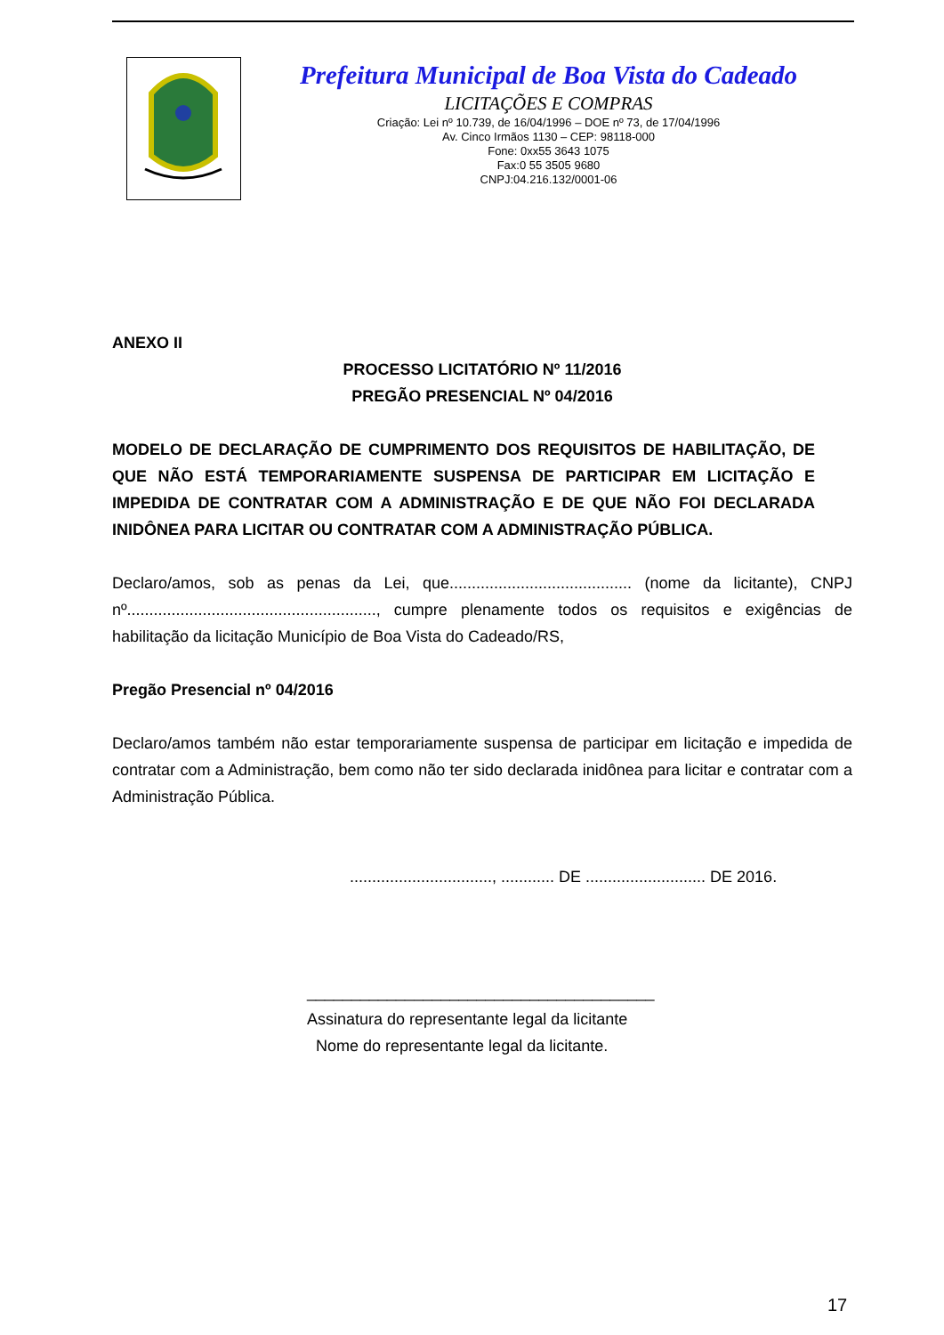Prefeitura Municipal de Boa Vista do Cadeado
LICITAÇÕES E COMPRAS
Criação: Lei nº 10.739, de 16/04/1996 – DOE nº 73, de 17/04/1996
Av. Cinco Irmãos 1130 – CEP: 98118-000
Fone: 0xx55 3643 1075
Fax:0 55 3505 9680
CNPJ:04.216.132/0001-06
ANEXO II
PROCESSO LICITATÓRIO Nº 11/2016
PREGÃO PRESENCIAL Nº 04/2016
MODELO DE DECLARAÇÃO DE CUMPRIMENTO DOS REQUISITOS DE HABILITAÇÃO, DE QUE NÃO ESTÁ TEMPORARIAMENTE SUSPENSA DE PARTICIPAR EM LICITAÇÃO E IMPEDIDA DE CONTRATAR COM A ADMINISTRAÇÃO E DE QUE NÃO FOI DECLARADA INIDÔNEA PARA LICITAR OU CONTRATAR COM A ADMINISTRAÇÃO PÚBLICA.
Declaro/amos, sob as penas da Lei, que......................................... (nome da licitante), CNPJ nº........................................................, cumpre plenamente todos os requisitos e exigências de habilitação da licitação Município de Boa Vista do Cadeado/RS,
Pregão Presencial nº 04/2016
Declaro/amos também não estar temporariamente suspensa de participar em licitação e impedida de contratar com a Administração, bem como não ter sido declarada inidônea para licitar e contratar com a Administração Pública.
................................, ............ DE ........................... DE 2016.
_______________________________________
Assinatura do representante legal da licitante
Nome do representante legal da licitante.
17